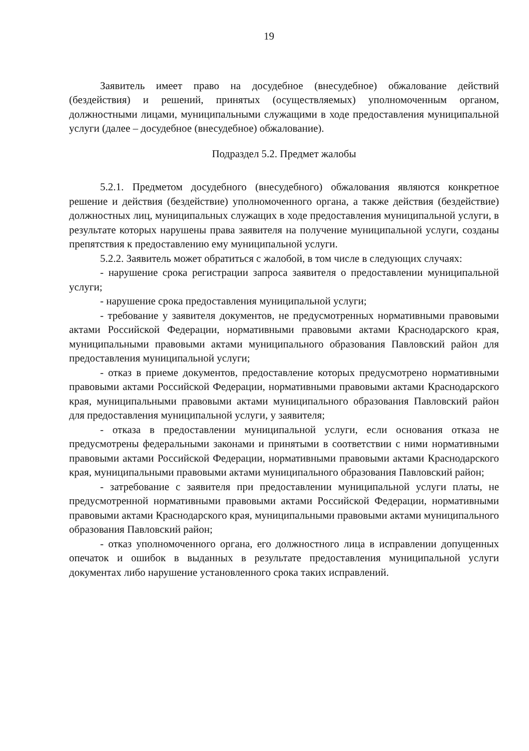19
Заявитель имеет право на досудебное (внесудебное) обжалование действий (бездействия) и решений, принятых (осуществляемых) уполномоченным органом, должностными лицами, муниципальными служащими в ходе предоставления муниципальной услуги (далее – досудебное (внесудебное) обжалование).
Подраздел 5.2. Предмет жалобы
5.2.1. Предметом досудебного (внесудебного) обжалования являются конкретное решение и действия (бездействие) уполномоченного органа, а также действия (бездействие) должностных лиц, муниципальных служащих в ходе предоставления муниципальной услуги, в результате которых нарушены права заявителя на получение муниципальной услуги, созданы препятствия к предоставлению ему муниципальной услуги.
5.2.2. Заявитель может обратиться с жалобой, в том числе в следующих случаях:
- нарушение срока регистрации запроса заявителя о предоставлении муниципальной услуги;
- нарушение срока предоставления муниципальной услуги;
- требование у заявителя документов, не предусмотренных нормативными правовыми актами Российской Федерации, нормативными правовыми актами Краснодарского края, муниципальными правовыми актами муниципального образования Павловский район для предоставления муниципальной услуги;
- отказ в приеме документов, предоставление которых предусмотрено нормативными правовыми актами Российской Федерации, нормативными правовыми актами Краснодарского края, муниципальными правовыми актами муниципального образования Павловский район для предоставления муниципальной услуги, у заявителя;
- отказа в предоставлении муниципальной услуги, если основания отказа не предусмотрены федеральными законами и принятыми в соответствии с ними нормативными правовыми актами Российской Федерации, нормативными правовыми актами Краснодарского края, муниципальными правовыми актами муниципального образования Павловский район;
- затребование с заявителя при предоставлении муниципальной услуги платы, не предусмотренной нормативными правовыми актами Российской Федерации, нормативными правовыми актами Краснодарского края, муниципальными правовыми актами муниципального образования Павловский район;
- отказ уполномоченного органа, его должностного лица в исправлении допущенных опечаток и ошибок в выданных в результате предоставления муниципальной услуги документах либо нарушение установленного срока таких исправлений.